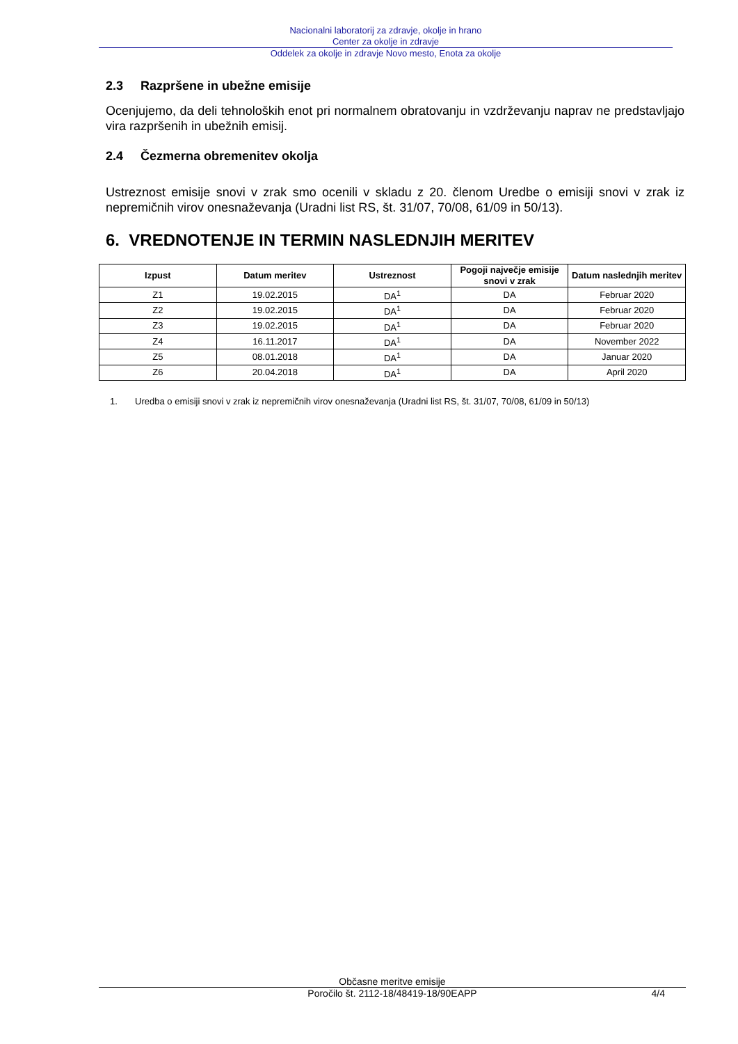Nacionalni laboratorij za zdravje, okolje in hrano
Center za okolje in zdravje
Oddelek za okolje in zdravje Novo mesto, Enota za okolje
2.3 Razpršene in ubežne emisije
Ocenjujemo, da deli tehnoloških enot pri normalnem obratovanju in vzdrževanju naprav ne predstavljajo vira razpršenih in ubežnih emisij.
2.4 Čezmerna obremenitev okolja
Ustreznost emisije snovi v zrak smo ocenili v skladu z 20. členom Uredbe o emisiji snovi v zrak iz nepremičnih virov onesnaževanja (Uradni list RS, št. 31/07, 70/08, 61/09 in 50/13).
6. VREDNOTENJE IN TERMIN NASLEDNJIH MERITEV
| Izpust | Datum meritev | Ustreznost | Pogoji največje emisije snovi v zrak | Datum naslednjih meritev |
| --- | --- | --- | --- | --- |
| Z1 | 19.02.2015 | DA<sup>1</sup> | DA | Februar 2020 |
| Z2 | 19.02.2015 | DA<sup>1</sup> | DA | Februar 2020 |
| Z3 | 19.02.2015 | DA<sup>1</sup> | DA | Februar 2020 |
| Z4 | 16.11.2017 | DA<sup>1</sup> | DA | November 2022 |
| Z5 | 08.01.2018 | DA<sup>1</sup> | DA | Januar 2020 |
| Z6 | 20.04.2018 | DA<sup>1</sup> | DA | April 2020 |
1. Uredba o emisiji snovi v zrak iz nepremičnih virov onesnaževanja (Uradni list RS, št. 31/07, 70/08, 61/09 in 50/13)
Občasne meritve emisije
Poročilo št. 2112-18/48419-18/90EAPP 4/4